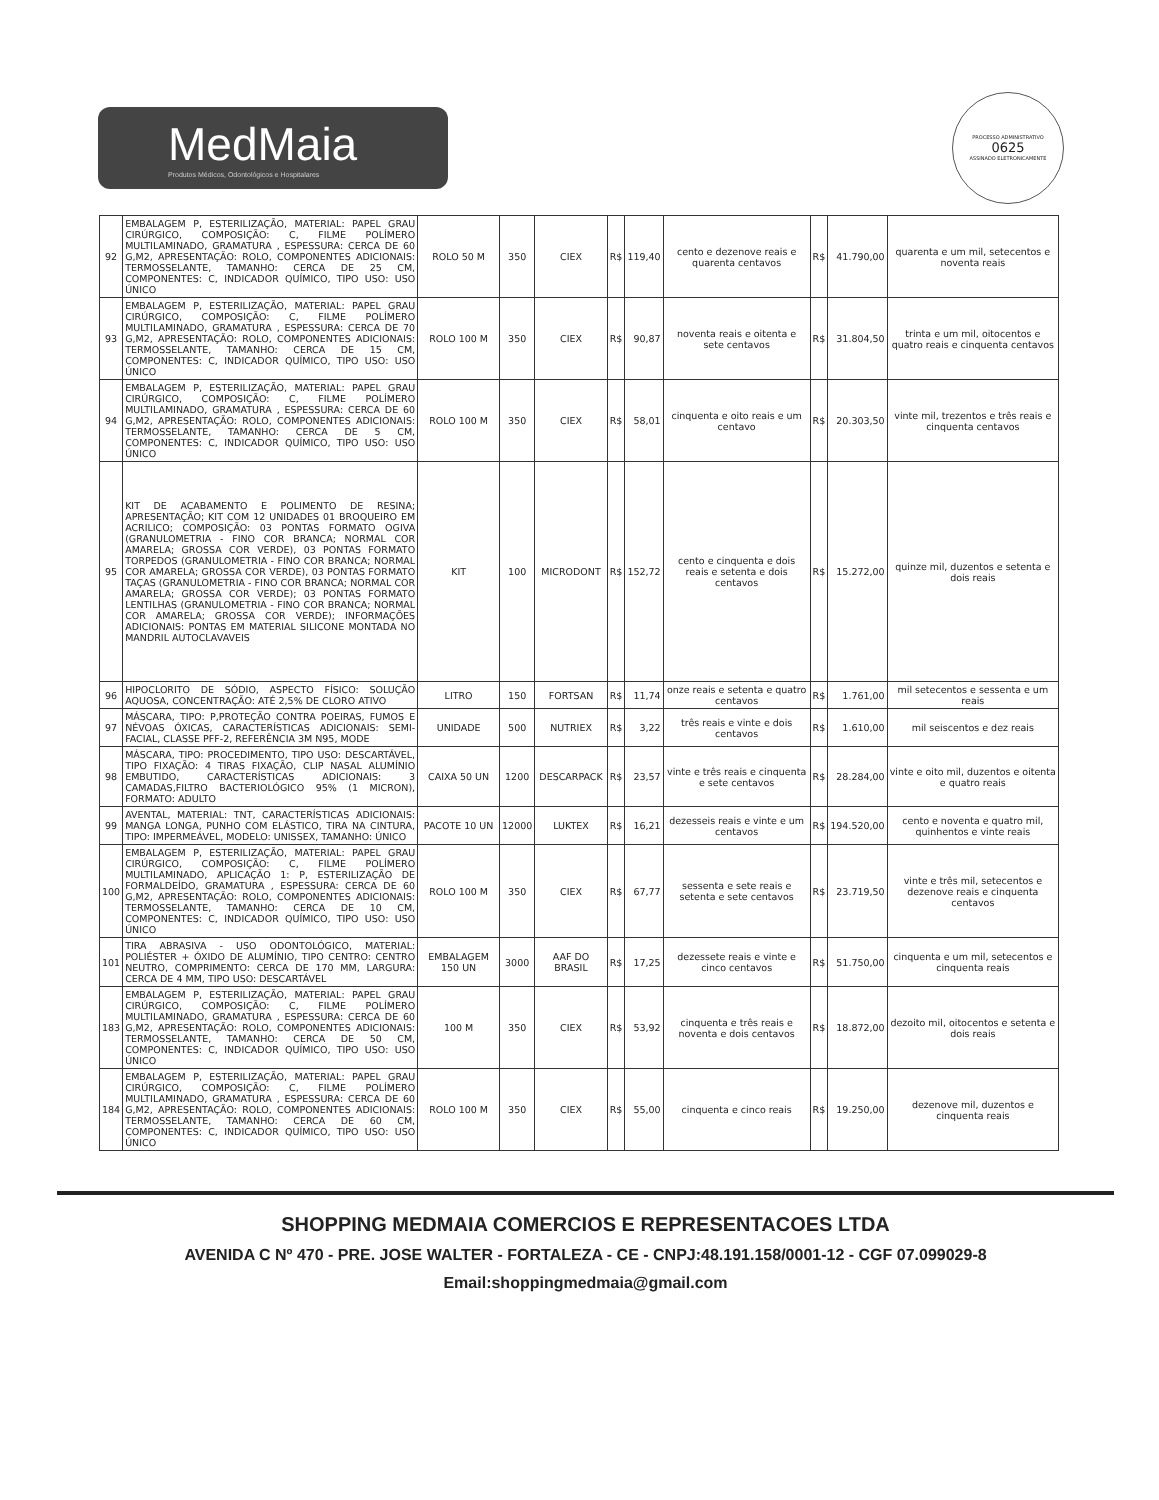MedMaia
Produtos Médicos, Odontológicos e Hospitalares
PROCESSO ADMINISTRATIVO
0625
ASSINADO ELETRONICAMENTE
| 92 | EMBALAGEM P, ESTERILIZAÇÃO, MATERIAL: PAPEL GRAU CIRÚRGICO, COMPOSIÇÃO: C, FILME POLÍMERO MULTILAMINADO, GRAMATURA , ESPESSURA: CERCA DE 60 G,M2, APRESENTAÇÃO: ROLO, COMPONENTES ADICIONAIS: TERMOSSELANTE, TAMANHO: CERCA DE 25 CM, COMPONENTES: C, INDICADOR QUÍMICO, TIPO USO: USO ÚNICO | ROLO 50 M | 350 | CIEX | R$ | 119,40 | cento e dezenove reais e quarenta centavos | R$ | 41.790,00 | quarenta e um mil, setecentos e noventa reais |
| 93 | EMBALAGEM P, ESTERILIZAÇÃO, MATERIAL: PAPEL GRAU CIRÚRGICO, COMPOSIÇÃO: C, FILME POLÍMERO MULTILAMINADO, GRAMATURA , ESPESSURA: CERCA DE 70 G,M2, APRESENTAÇÃO: ROLO, COMPONENTES ADICIONAIS: TERMOSSELANTE, TAMANHO: CERCA DE 15 CM, COMPONENTES: C, INDICADOR QUÍMICO, TIPO USO: USO ÚNICO | ROLO 100 M | 350 | CIEX | R$ | 90,87 | noventa reais e oitenta e sete centavos | R$ | 31.804,50 | trinta e um mil, oitocentos e quatro reais e cinquenta centavos |
| 94 | EMBALAGEM P, ESTERILIZAÇÃO, MATERIAL: PAPEL GRAU CIRÚRGICO, COMPOSIÇÃO: C, FILME POLÍMERO MULTILAMINADO, GRAMATURA , ESPESSURA: CERCA DE 60 G,M2, APRESENTAÇÃO: ROLO, COMPONENTES ADICIONAIS: TERMOSSELANTE, TAMANHO: CERCA DE 5 CM, COMPONENTES: C, INDICADOR QUÍMICO, TIPO USO: USO ÚNICO | ROLO 100 M | 350 | CIEX | R$ | 58,01 | cinquenta e oito reais e um centavo | R$ | 20.303,50 | vinte mil, trezentos e três reais e cinquenta centavos |
| 95 | KIT DE ACABAMENTO E POLIMENTO DE RESINA; APRESENTAÇÃO; KIT COM 12 UNIDADES 01 BROQUEIRO EM ACRILICO; COMPOSIÇÃO: 03 PONTAS FORMATO OGIVA (GRANULOMETRIA - FINO COR BRANCA; NORMAL COR AMARELA; GROSSA COR VERDE), 03 PONTAS FORMATO TORPEDOS (GRANULOMETRIA - FINO COR BRANCA; NORMAL COR AMARELA; GROSSA COR VERDE), 03 PONTAS FORMATO TAÇAS (GRANULOMETRIA - FINO COR BRANCA; NORMAL COR AMARELA; GROSSA COR VERDE); 03 PONTAS FORMATO LENTILHAS (GRANULOMETRIA - FINO COR BRANCA; NORMAL COR AMARELA; GROSSA COR VERDE); INFORMAÇÕES ADICIONAIS: PONTAS EM MATERIAL SILICONE MONTADA NO MANDRIL AUTOCLAVAVEIS | KIT | 100 | MICRODONT | R$ | 152,72 | cento e cinquenta e dois reais e setenta e dois centavos | R$ | 15.272,00 | quinze mil, duzentos e setenta e dois reais |
| 96 | HIPOCLORITO DE SÓDIO, ASPECTO FÍSICO: SOLUÇÃO AQUOSA, CONCENTRAÇÃO: ATÉ 2,5% DE CLORO ATIVO | LITRO | 150 | FORTSAN | R$ | 11,74 | onze reais e setenta e quatro centavos | R$ | 1.761,00 | mil setecentos e sessenta e um reais |
| 97 | MÁSCARA, TIPO: P,PROTEÇÃO CONTRA POEIRAS, FUMOS E NÉVOAS ÓXICAS, CARACTERÍSTICAS ADICIONAIS: SEMI-FACIAL, CLASSE PFF-2, REFERÊNCIA 3M N95, MODE | UNIDADE | 500 | NUTRIEX | R$ | 3,22 | três reais e vinte e dois centavos | R$ | 1.610,00 | mil seiscentos e dez reais |
| 98 | MÁSCARA, TIPO: PROCEDIMENTO, TIPO USO: DESCARTÁVEL, TIPO FIXAÇÃO: 4 TIRAS FIXAÇÃO, CLIP NASAL ALUMÍNIO EMBUTIDO, CARACTERÍSTICAS ADICIONAIS: 3 CAMADAS,FILTRO BACTERIOLÓGICO 95% (1 MICRON), FORMATO: ADULTO | CAIXA 50 UN | 1200 | DESCARPACK | R$ | 23,57 | vinte e três reais e cinquenta e sete centavos | R$ | 28.284,00 | vinte e oito mil, duzentos e oitenta e quatro reais |
| 99 | AVENTAL, MATERIAL: TNT, CARACTERÍSTICAS ADICIONAIS: MANGA LONGA, PUNHO COM ELÁSTICO, TIRA NA CINTURA, TIPO: IMPERMEÁVEL, MODELO: UNISSEX, TAMANHO: ÚNICO | PACOTE 10 UN | 12000 | LUKTEX | R$ | 16,21 | dezesseis reais e vinte e um centavos | R$ | 194.520,00 | cento e noventa e quatro mil, quinhentos e vinte reais |
| 100 | EMBALAGEM P, ESTERILIZAÇÃO, MATERIAL: PAPEL GRAU CIRÚRGICO, COMPOSIÇÃO: C, FILME POLÍMERO MULTILAMINADO, APLICAÇÃO 1: P, ESTERILIZAÇÃO DE FORMALDEÍDO, GRAMATURA , ESPESSURA: CERCA DE 60 G,M2, APRESENTAÇÃO: ROLO, COMPONENTES ADICIONAIS: TERMOSSELANTE, TAMANHO: CERCA DE 10 CM, COMPONENTES: C, INDICADOR QUÍMICO, TIPO USO: USO ÚNICO | ROLO 100 M | 350 | CIEX | R$ | 67,77 | sessenta e sete reais e setenta e sete centavos | R$ | 23.719,50 | vinte e três mil, setecentos e dezenove reais e cinquenta centavos |
| 101 | TIRA ABRASIVA - USO ODONTOLÓGICO, MATERIAL: POLIÉSTER + ÓXIDO DE ALUMÍNIO, TIPO CENTRO: CENTRO NEUTRO, COMPRIMENTO: CERCA DE 170 MM, LARGURA: CERCA DE 4 MM, TIPO USO: DESCARTÁVEL | EMBALAGEM 150 UN | 3000 | AAF DO BRASIL | R$ | 17,25 | dezessete reais e vinte e cinco centavos | R$ | 51.750,00 | cinquenta e um mil, setecentos e cinquenta reais |
| 183 | EMBALAGEM P, ESTERILIZAÇÃO, MATERIAL: PAPEL GRAU CIRÚRGICO, COMPOSIÇÃO: C, FILME POLÍMERO MULTILAMINADO, GRAMATURA , ESPESSURA: CERCA DE 60 G,M2, APRESENTAÇÃO: ROLO, COMPONENTES ADICIONAIS: TERMOSSELANTE, TAMANHO: CERCA DE 50 CM, COMPONENTES: C, INDICADOR QUÍMICO, TIPO USO: USO ÚNICO | 100 M | 350 | CIEX | R$ | 53,92 | cinquenta e três reais e noventa e dois centavos | R$ | 18.872,00 | dezoito mil, oitocentos e setenta e dois reais |
| 184 | EMBALAGEM P, ESTERILIZAÇÃO, MATERIAL: PAPEL GRAU CIRÚRGICO, COMPOSIÇÃO: C, FILME POLÍMERO MULTILAMINADO, GRAMATURA , ESPESSURA: CERCA DE 60 G,M2, APRESENTAÇÃO: ROLO, COMPONENTES ADICIONAIS: TERMOSSELANTE, TAMANHO: CERCA DE 60 CM, COMPONENTES: C, INDICADOR QUÍMICO, TIPO USO: USO ÚNICO | ROLO 100 M | 350 | CIEX | R$ | 55,00 | cinquenta e cinco reais | R$ | 19.250,00 | dezenove mil, duzentos e cinquenta reais |
SHOPPING MEDMAIA COMERCIOS E REPRESENTACOES LTDA
AVENIDA C Nº 470 - PRE. JOSE WALTER - FORTALEZA - CE - CNPJ:48.191.158/0001-12 - CGF 07.099029-8
Email:shoppingmedmaia@gmail.com